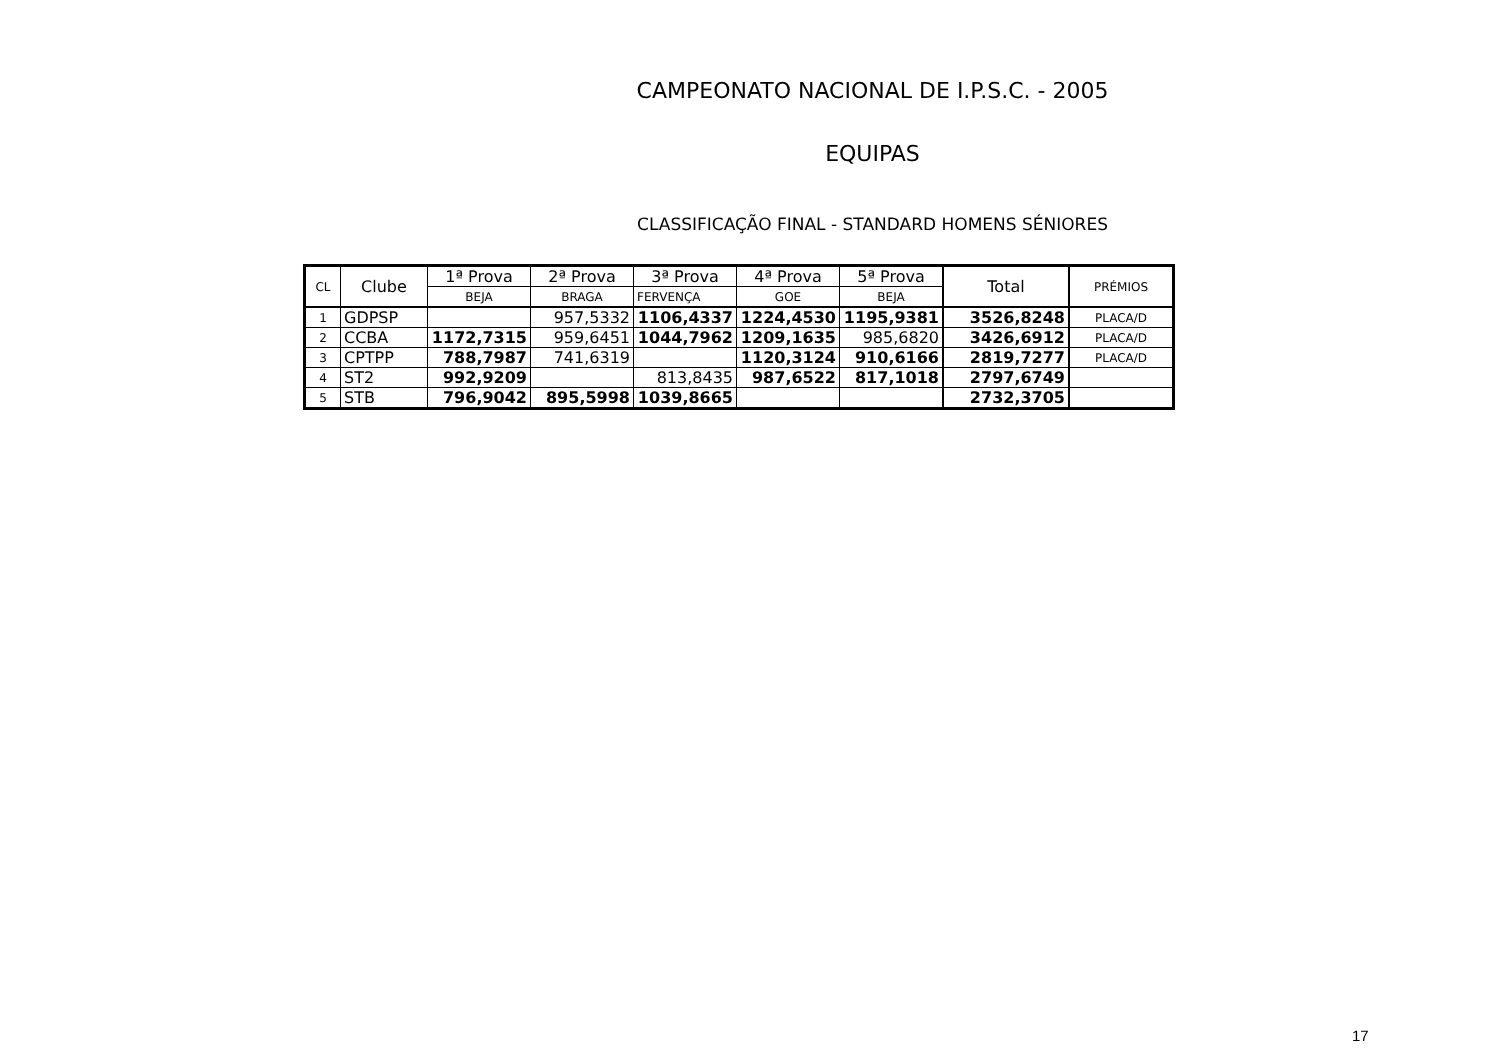CAMPEONATO NACIONAL DE I.P.S.C. - 2005
EQUIPAS
CLASSIFICAÇÃO FINAL - STANDARD HOMENS SÉNIORES
| CL | Clube | 1ª Prova | 2ª Prova | 3ª Prova | 4ª Prova | 5ª Prova | Total | PRÉMIOS |
| --- | --- | --- | --- | --- | --- | --- | --- | --- |
| | | BEJA | BRAGA | FERVENÇA | GOE | BEJA | | |
| 1 | GDPSP | | 957,5332 | 1106,4337 | 1224,4530 | 1195,9381 | 3526,8248 | PLACA/D |
| 2 | CCBA | 1172,7315 | 959,6451 | 1044,7962 | 1209,1635 | 985,6820 | 3426,6912 | PLACA/D |
| 3 | CPTPP | 788,7987 | 741,6319 | | 1120,3124 | 910,6166 | 2819,7277 | PLACA/D |
| 4 | ST2 | 992,9209 | | 813,8435 | 987,6522 | 817,1018 | 2797,6749 | |
| 5 | STB | 796,9042 | 895,5998 | 1039,8665 | | | 2732,3705 | |
17